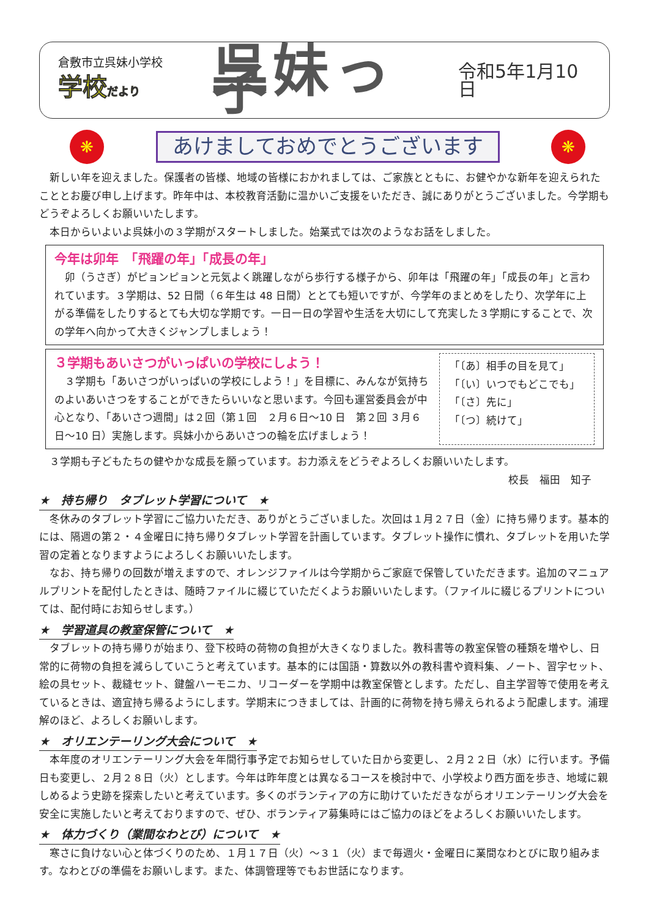倉敷市立呉妹小学校
学校だより
呉妹っ子
令和5年1月10日
❋
あけましておめでとうございます
❋
新しい年を迎えました。保護者の皆様、地域の皆様におかれましては、ご家族とともに、お健やかな新年を迎えられたこととお慶び申し上げます。昨年中は、本校教育活動に温かいご支援をいただき、誠にありがとうございました。今学期もどうぞよろしくお願いいたします。
本日からいよいよ呉妹小の３学期がスタートしました。始業式では次のようなお話をしました。
今年は卯年　「飛躍の年」「成長の年」
卯（うさぎ）がピョンピョンと元気よく跳躍しながら歩行する様子から、卯年は「飛躍の年」「成長の年」と言われています。３学期は、52 日間（６年生は 48 日間）ととても短いですが、今学年のまとめをしたり、次学年に上がる準備をしたりするとても大切な学期です。一日一日の学習や生活を大切にして充実した３学期にすることで、次の学年へ向かって大きくジャンプしましょう！
３学期もあいさつがいっぱいの学校にしよう！
３学期も「あいさつがいっぱいの学校にしよう！」を目標に、みんなが気持ちのよいあいさつをすることができたらいいなと思います。今回も運営委員会が中心となり、「あいさつ週間」は２回（第１回　２月６日～10 日　第２回 ３月６日～10 日）実施します。呉妹小からあいさつの輪を広げましょう！
「〔あ〕相手の目を見て」
「〔い〕いつでもどこでも」
「〔さ〕先に」
「〔つ〕続けて」
３学期も子どもたちの健やかな成長を願っています。お力添えをどうぞよろしくお願いいたします。
校長　福田　知子
★　持ち帰り　タブレット学習について　★
冬休みのタブレット学習にご協力いただき、ありがとうございました。次回は１月２７日（金）に持ち帰ります。基本的には、隔週の第２・４金曜日に持ち帰りタブレット学習を計画しています。タブレット操作に慣れ、タブレットを用いた学習の定着となりますようによろしくお願いいたします。
なお、持ち帰りの回数が増えますので、オレンジファイルは今学期からご家庭で保管していただきます。追加のマニュアルプリントを配付したときは、随時ファイルに綴じていただくようお願いいたします。（ファイルに綴じるプリントについては、配付時にお知らせします。）
★　学習道具の教室保管について　★
タブレットの持ち帰りが始まり、登下校時の荷物の負担が大きくなりました。教科書等の教室保管の種類を増やし、日常的に荷物の負担を減らしていこうと考えています。基本的には国語・算数以外の教科書や資料集、ノート、習字セット、絵の具セット、裁縫セット、鍵盤ハーモニカ、リコーダーを学期中は教室保管とします。ただし、自主学習等で使用を考えているときは、適宜持ち帰るようにします。学期末につきましては、計画的に荷物を持ち帰えられるよう配慮します。浦理解のほど、よろしくお願いします。
★　オリエンテーリング大会について　★
本年度のオリエンテーリング大会を年間行事予定でお知らせしていた日から変更し、２月２２日（水）に行います。予備日も変更し、２月２８日（火）とします。今年は昨年度とは異なるコースを検討中で、小学校より西方面を歩き、地域に親しめるよう史跡を探索したいと考えています。多くのボランティアの方に助けていただきながらオリエンテーリング大会を安全に実施したいと考えておりますので、ぜひ、ボランティア募集時にはご協力のほどをよろしくお願いいたします。
★　体力づくり（業間なわとび）について　★
寒さに負けない心と体づくりのため、１月１７日（火）～３１（火）まで毎週火・金曜日に業間なわとびに取り組みます。なわとびの準備をお願いします。また、体調管理等でもお世話になります。